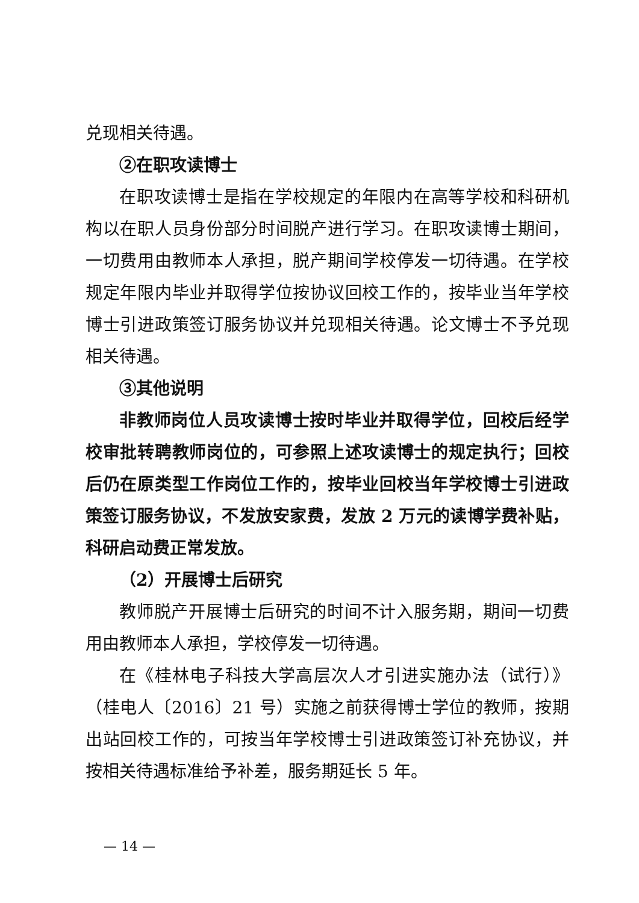兑现相关待遇。
②在职攻读博士
在职攻读博士是指在学校规定的年限内在高等学校和科研机构以在职人员身份部分时间脱产进行学习。在职攻读博士期间，一切费用由教师本人承担，脱产期间学校停发一切待遇。在学校规定年限内毕业并取得学位按协议回校工作的，按毕业当年学校博士引进政策签订服务协议并兑现相关待遇。论文博士不予兑现相关待遇。
③其他说明
非教师岗位人员攻读博士按时毕业并取得学位，回校后经学校审批转聘教师岗位的，可参照上述攻读博士的规定执行；回校后仍在原类型工作岗位工作的，按毕业回校当年学校博士引进政策签订服务协议，不发放安家费，发放 2 万元的读博学费补贴，科研启动费正常发放。
（2）开展博士后研究
教师脱产开展博士后研究的时间不计入服务期，期间一切费用由教师本人承担，学校停发一切待遇。
在《桂林电子科技大学高层次人才引进实施办法（试行）》（桂电人〔2016〕21 号）实施之前获得博士学位的教师，按期出站回校工作的，可按当年学校博士引进政策签订补充协议，并按相关待遇标准给予补差，服务期延长 5 年。
— 14 —